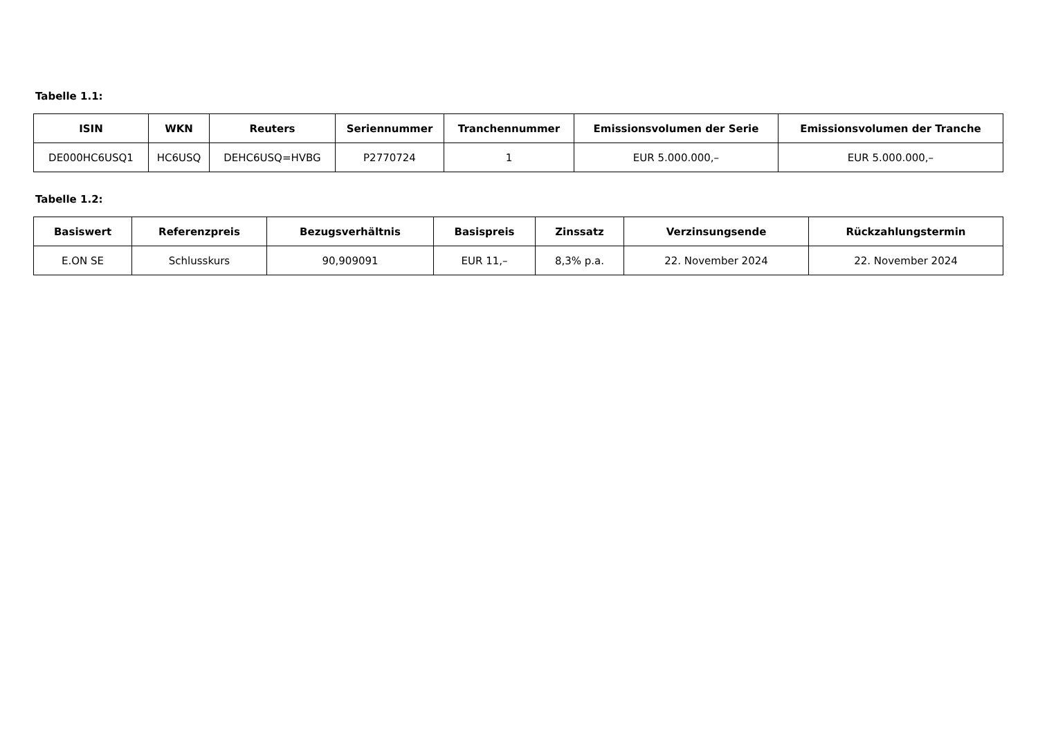Tabelle 1.1:
| ISIN | WKN | Reuters | Seriennummer | Tranchennummer | Emissionsvolumen der Serie | Emissionsvolumen der Tranche |
| --- | --- | --- | --- | --- | --- | --- |
| DE000HC6USQ1 | HC6USQ | DEHC6USQ=HVBG | P2770724 | 1 | EUR 5.000.000,– | EUR 5.000.000,– |
Tabelle 1.2:
| Basiswert | Referenzpreis | Bezugsverhältnis | Basispreis | Zinssatz | Verzinsungsende | Rückzahlungstermin |
| --- | --- | --- | --- | --- | --- | --- |
| E.ON SE | Schlusskurs | 90,909091 | EUR 11,– | 8,3% p.a. | 22. November 2024 | 22. November 2024 |